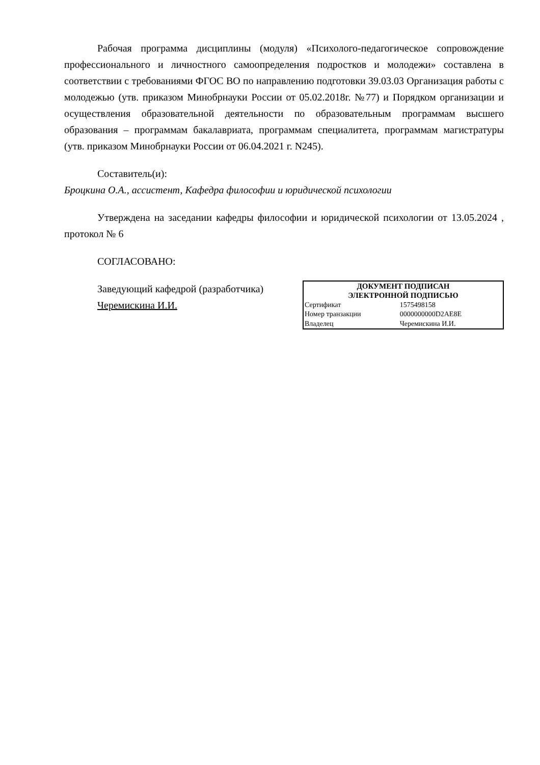Рабочая программа дисциплины (модуля) «Психолого-педагогическое сопровождение профессионального и личностного самоопределения подростков и молодежи» составлена в соответствии с требованиями ФГОС ВО по направлению подготовки 39.03.03 Организация работы с молодежью (утв. приказом Минобрнауки России от 05.02.2018г. №77) и Порядком организации и осуществления образовательной деятельности по образовательным программам высшего образования – программам бакалавриата, программам специалитета, программам магистратуры (утв. приказом Минобрнауки России от 06.04.2021 г. N245).
Составитель(и):
Броцкина О.А., ассистент, Кафедра философии и юридической психологии
Утверждена на заседании кафедры философии и юридической психологии от 13.05.2024 , протокол № 6
СОГЛАСОВАНО:
Заведующий кафедрой (разработчика)
Черемискина И.И.
| ДОКУМЕНТ ПОДПИСАН ЭЛЕКТРОННОЙ ПОДПИСЬЮ | |
| --- | --- |
| Сертификат | 1575498158 |
| Номер транзакции | 0000000000D2AE8E |
| Владелец | Черемискина И.И. |